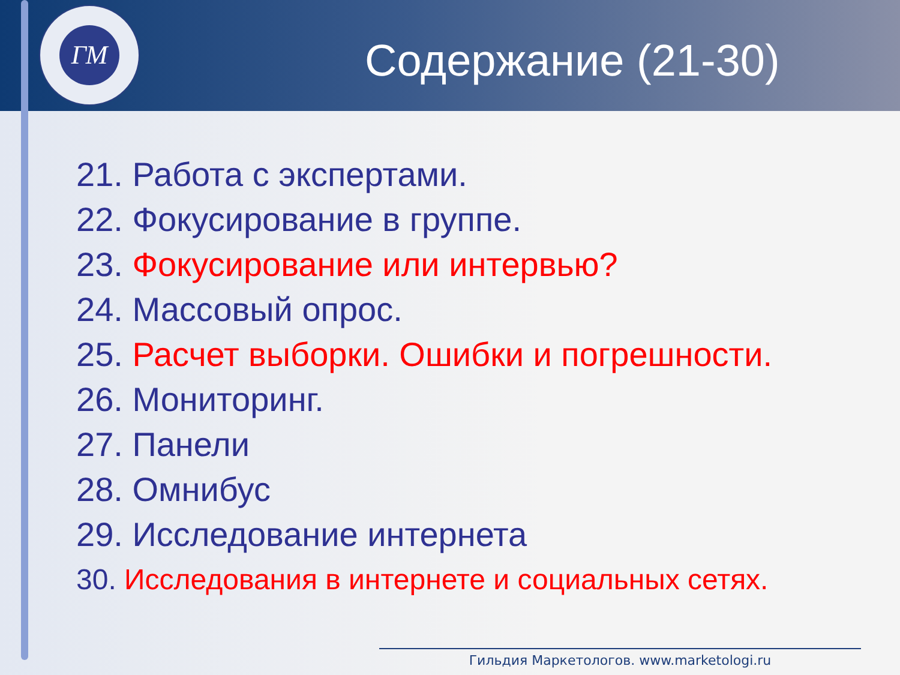ГМ
Содержание (21-30)
21. Работа с экспертами.
22. Фокусирование в группе.
23. Фокусирование или интервью?
24. Массовый опрос.
25. Расчет выборки. Ошибки и погрешности.
26. Мониторинг.
27. Панели
28. Омнибус
29. Исследование интернета
30. Исследования в интернете и социальных сетях.
Гильдия Маркетологов. www.marketologi.ru